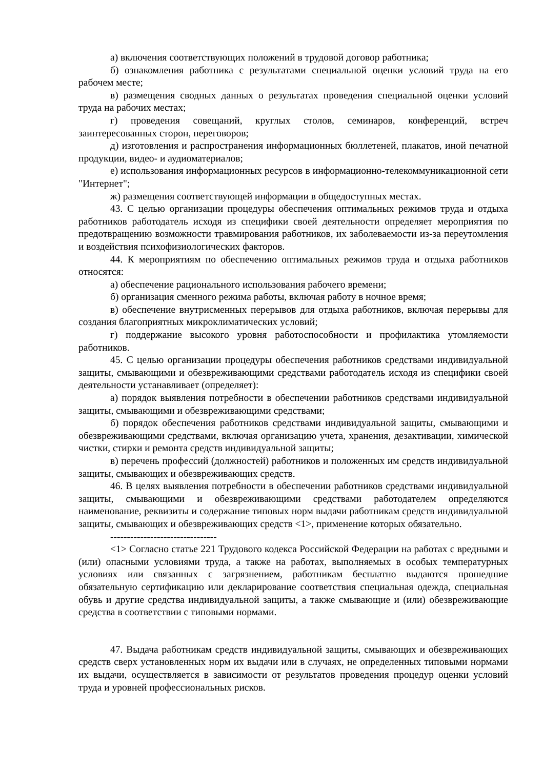а) включения соответствующих положений в трудовой договор работника;
б) ознакомления работника с результатами специальной оценки условий труда на его рабочем месте;
в) размещения сводных данных о результатах проведения специальной оценки условий труда на рабочих местах;
г) проведения совещаний, круглых столов, семинаров, конференций, встреч заинтересованных сторон, переговоров;
д) изготовления и распространения информационных бюллетеней, плакатов, иной печатной продукции, видео- и аудиоматериалов;
е) использования информационных ресурсов в информационно-телекоммуникационной сети "Интернет";
ж) размещения соответствующей информации в общедоступных местах.
43. С целью организации процедуры обеспечения оптимальных режимов труда и отдыха работников работодатель исходя из специфики своей деятельности определяет мероприятия по предотвращению возможности травмирования работников, их заболеваемости из-за переутомления и воздействия психофизиологических факторов.
44. К мероприятиям по обеспечению оптимальных режимов труда и отдыха работников относятся:
а) обеспечение рационального использования рабочего времени;
б) организация сменного режима работы, включая работу в ночное время;
в) обеспечение внутрисменных перерывов для отдыха работников, включая перерывы для создания благоприятных микроклиматических условий;
г) поддержание высокого уровня работоспособности и профилактика утомляемости работников.
45. С целью организации процедуры обеспечения работников средствами индивидуальной защиты, смывающими и обезвреживающими средствами работодатель исходя из специфики своей деятельности устанавливает (определяет):
а) порядок выявления потребности в обеспечении работников средствами индивидуальной защиты, смывающими и обезвреживающими средствами;
б) порядок обеспечения работников средствами индивидуальной защиты, смывающими и обезвреживающими средствами, включая организацию учета, хранения, дезактивации, химической чистки, стирки и ремонта средств индивидуальной защиты;
в) перечень профессий (должностей) работников и положенных им средств индивидуальной защиты, смывающих и обезвреживающих средств.
46. В целях выявления потребности в обеспечении работников средствами индивидуальной защиты, смывающими и обезвреживающими средствами работодателем определяются наименование, реквизиты и содержание типовых норм выдачи работникам средств индивидуальной защиты, смывающих и обезвреживающих средств <1>, применение которых обязательно.
--------------------------------
<1> Согласно статье 221 Трудового кодекса Российской Федерации на работах с вредными и (или) опасными условиями труда, а также на работах, выполняемых в особых температурных условиях или связанных с загрязнением, работникам бесплатно выдаются прошедшие обязательную сертификацию или декларирование соответствия специальная одежда, специальная обувь и другие средства индивидуальной защиты, а также смывающие и (или) обезвреживающие средства в соответствии с типовыми нормами.
47. Выдача работникам средств индивидуальной защиты, смывающих и обезвреживающих средств сверх установленных норм их выдачи или в случаях, не определенных типовыми нормами их выдачи, осуществляется в зависимости от результатов проведения процедур оценки условий труда и уровней профессиональных рисков.